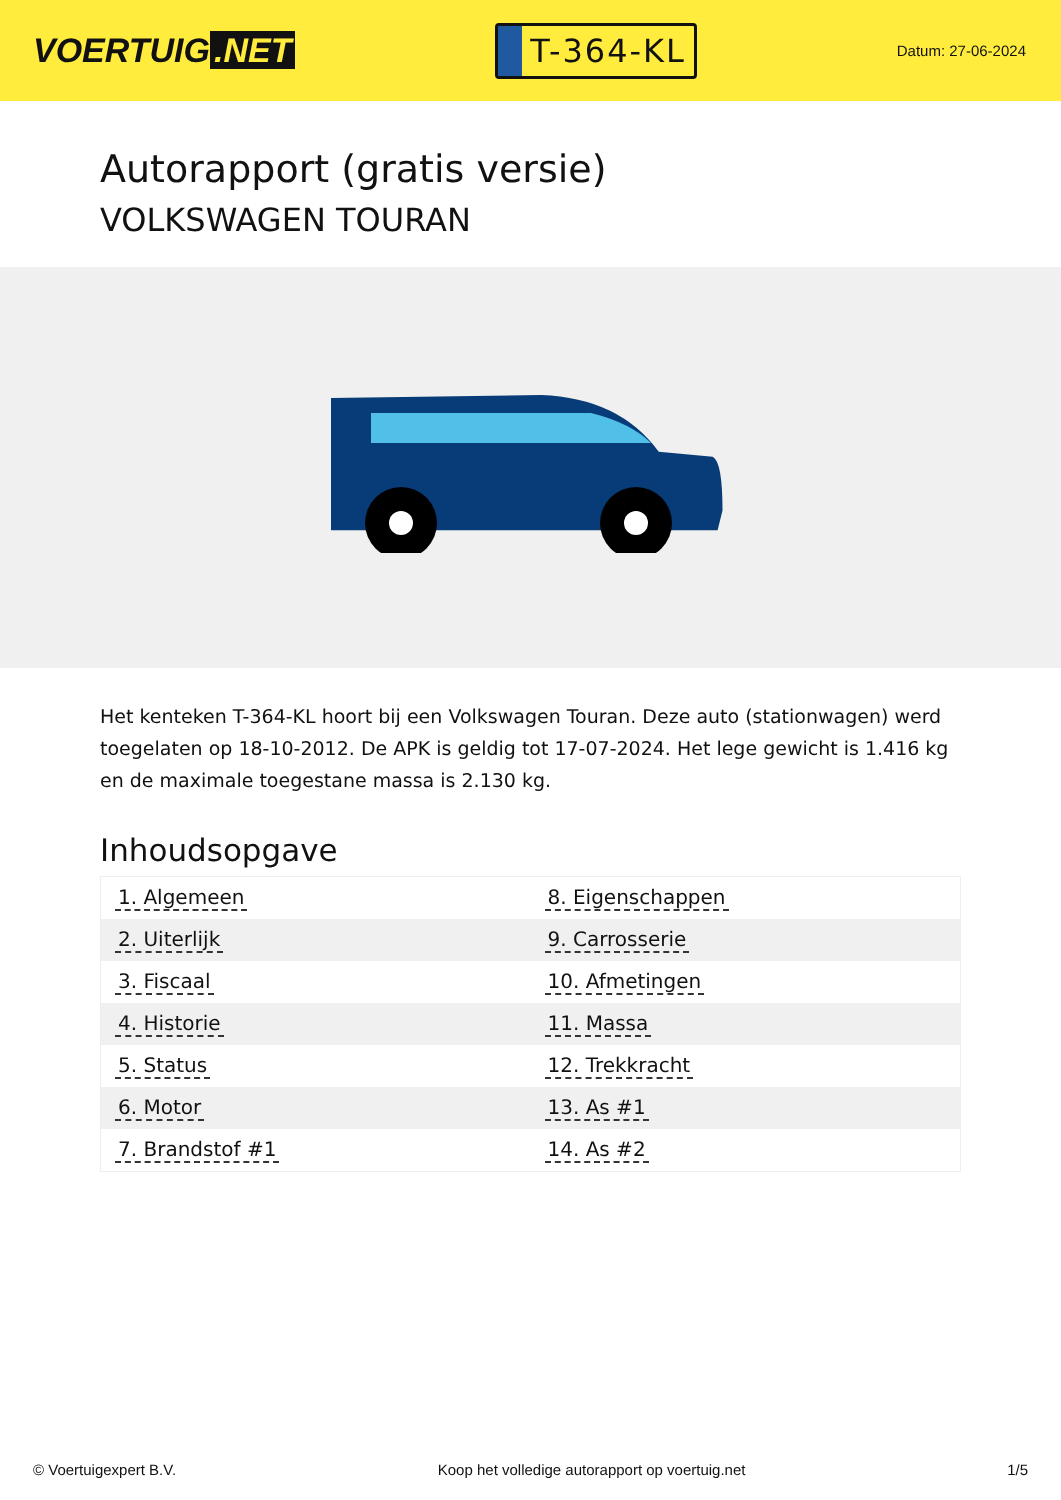VOERTUIG.NET
T-364-KL
Datum: 27-06-2024
Autorapport (gratis versie)
VOLKSWAGEN TOURAN
Het kenteken T-364-KL hoort bij een Volkswagen Touran. Deze auto (stationwagen) werd toegelaten op 18-10-2012. De APK is geldig tot 17-07-2024. Het lege gewicht is 1.416 kg en de maximale toegestane massa is 2.130 kg.
Inhoudsopgave
| 1. Algemeen | 8. Eigenschappen |
| 2. Uiterlijk | 9. Carrosserie |
| 3. Fiscaal | 10. Afmetingen |
| 4. Historie | 11. Massa |
| 5. Status | 12. Trekkracht |
| 6. Motor | 13. As #1 |
| 7. Brandstof #1 | 14. As #2 |
© Voertuigexpert B.V. Koop het volledige autorapport op voertuig.net 1/5